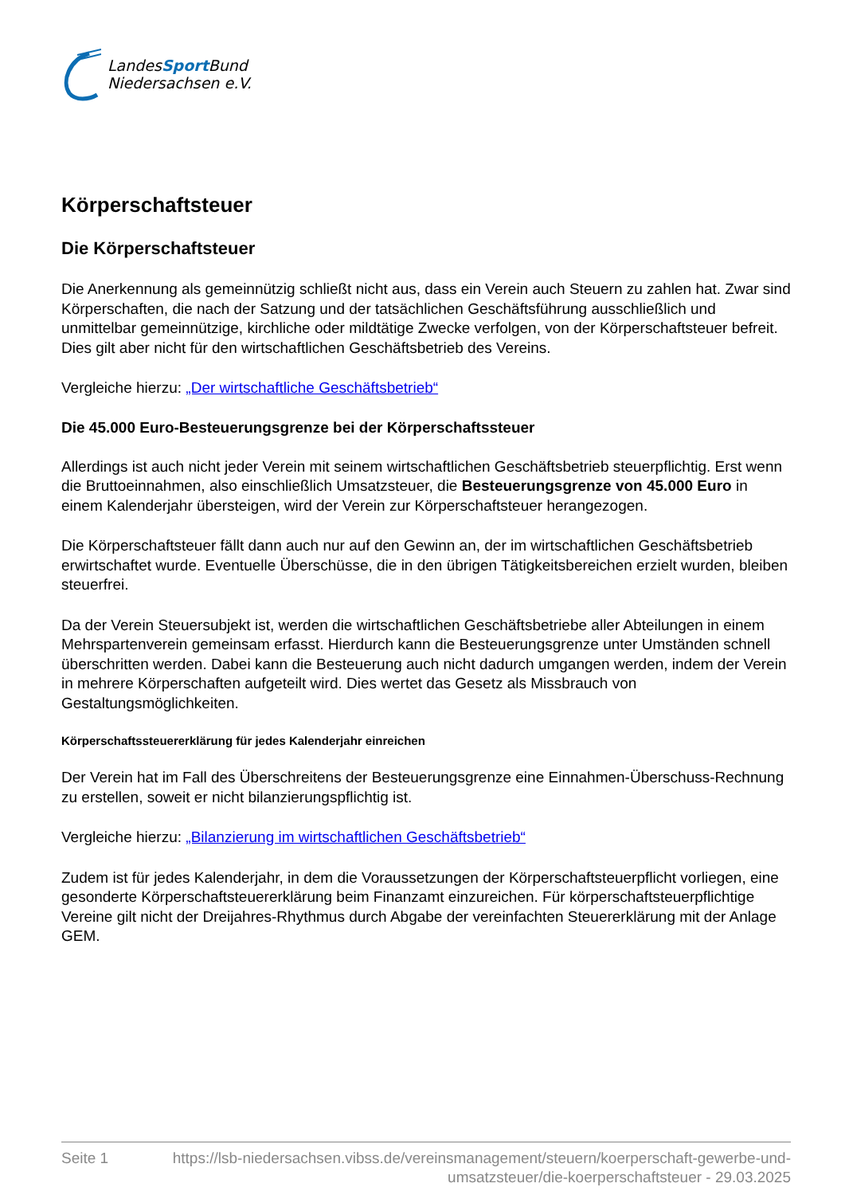LandesSport Bund
Niedersachsen e.V.
Körperschaftsteuer
Die Körperschaftsteuer
Die Anerkennung als gemeinnützig schließt nicht aus, dass ein Verein auch Steuern zu zahlen hat. Zwar sind Körperschaften, die nach der Satzung und der tatsächlichen Geschäftsführung ausschließlich und unmittelbar gemeinnützige, kirchliche oder mildtätige Zwecke verfolgen, von der Körperschaftsteuer befreit. Dies gilt aber nicht für den wirtschaftlichen Geschäftsbetrieb des Vereins.
Vergleiche hierzu: „Der wirtschaftliche Geschäftsbetrieb“
Die 45.000 Euro-Besteuerungsgrenze bei der Körperschaftssteuer
Allerdings ist auch nicht jeder Verein mit seinem wirtschaftlichen Geschäftsbetrieb steuerpflichtig. Erst wenn die Bruttoeinnahmen, also einschließlich Umsatzsteuer, die Besteuerungsgrenze von 45.000 Euro in einem Kalenderjahr übersteigen, wird der Verein zur Körperschaftsteuer herangezogen.
Die Körperschaftsteuer fällt dann auch nur auf den Gewinn an, der im wirtschaftlichen Geschäftsbetrieb erwirtschaftet wurde. Eventuelle Überschüsse, die in den übrigen Tätigkeitsbereichen erzielt wurden, bleiben steuerfrei.
Da der Verein Steuersubjekt ist, werden die wirtschaftlichen Geschäftsbetriebe aller Abteilungen in einem Mehrspartenverein gemeinsam erfasst. Hierdurch kann die Besteuerungsgrenze unter Umständen schnell überschritten werden. Dabei kann die Besteuerung auch nicht dadurch umgangen werden, indem der Verein in mehrere Körperschaften aufgeteilt wird. Dies wertet das Gesetz als Missbrauch von Gestaltungsmöglichkeiten.
Körperschaftssteuererklärung für jedes Kalenderjahr einreichen
Der Verein hat im Fall des Überschreitens der Besteuerungsgrenze eine Einnahmen-Überschuss-Rechnung zu erstellen, soweit er nicht bilanzierungspflichtig ist.
Vergleiche hierzu: „Bilanzierung im wirtschaftlichen Geschäftsbetrieb“
Zudem ist für jedes Kalenderjahr, in dem die Voraussetzungen der Körperschaftsteuerpflicht vorliegen, eine gesonderte Körperschaftsteuererklärung beim Finanzamt einzureichen. Für körperschaftsteuerpflichtige Vereine gilt nicht der Dreijahres-Rhythmus durch Abgabe der vereinfachten Steuererklärung mit der Anlage GEM.
Seite 1 https://lsb-niedersachsen.vibss.de/vereinsmanagement/steuern/koerperschaft-gewerbe-und-umsatzsteuer/die-koerperschaftsteuer - 29.03.2025